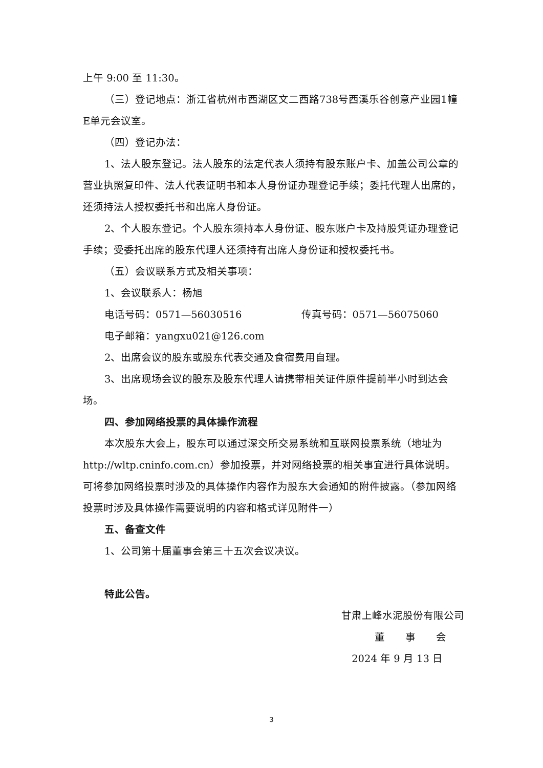上午 9:00 至 11:30。
（三）登记地点：浙江省杭州市西湖区文二西路738号西溪乐谷创意产业园1幢E单元会议室。
（四）登记办法：
1、法人股东登记。法人股东的法定代表人须持有股东账户卡、加盖公司公章的营业执照复印件、法人代表证明书和本人身份证办理登记手续；委托代理人出席的，还须持法人授权委托书和出席人身份证。
2、个人股东登记。个人股东须持本人身份证、股东账户卡及持股凭证办理登记手续；受委托出席的股东代理人还须持有出席人身份证和授权委托书。
（五）会议联系方式及相关事项：
1、会议联系人：杨旭
电话号码：0571—56030516 传真号码：0571—56075060
电子邮箱：yangxu021@126.com
2、出席会议的股东或股东代表交通及食宿费用自理。
3、出席现场会议的股东及股东代理人请携带相关证件原件提前半小时到达会场。
四、参加网络投票的具体操作流程
本次股东大会上，股东可以通过深交所交易系统和互联网投票系统（地址为http://wltp.cninfo.com.cn）参加投票，并对网络投票的相关事宜进行具体说明。可将参加网络投票时涉及的具体操作内容作为股东大会通知的附件披露。（参加网络投票时涉及具体操作需要说明的内容和格式详见附件一）
五、备查文件
1、公司第十届董事会第三十五次会议决议。
特此公告。
甘肃上峰水泥股份有限公司
董　　事　　会
2024 年 9 月 13 日
3